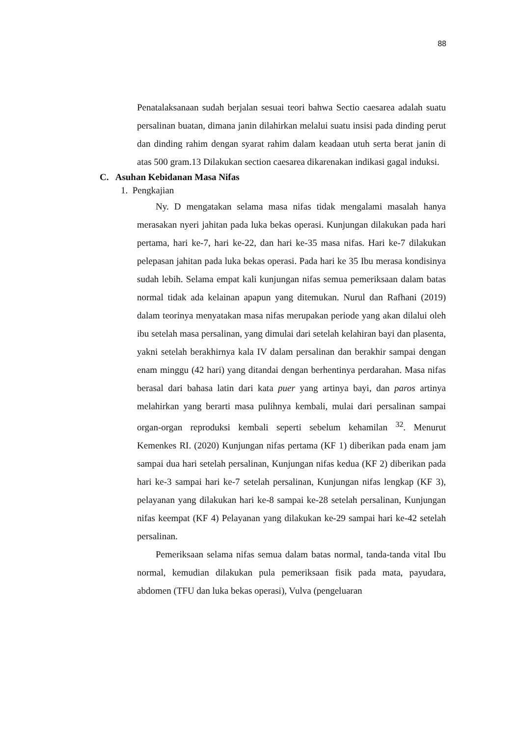88
Penatalaksanaan sudah berjalan sesuai teori bahwa Sectio caesarea adalah suatu persalinan buatan, dimana janin dilahirkan melalui suatu insisi pada dinding perut dan dinding rahim dengan syarat rahim dalam keadaan utuh serta berat janin di atas 500 gram.13 Dilakukan section caesarea dikarenakan indikasi gagal induksi.
C. Asuhan Kebidanan Masa Nifas
1. Pengkajian
Ny. D mengatakan selama masa nifas tidak mengalami masalah hanya merasakan nyeri jahitan pada luka bekas operasi. Kunjungan dilakukan pada hari pertama, hari ke-7, hari ke-22, dan hari ke-35 masa nifas. Hari ke-7 dilakukan pelepasan jahitan pada luka bekas operasi. Pada hari ke 35 Ibu merasa kondisinya sudah lebih. Selama empat kali kunjungan nifas semua pemeriksaan dalam batas normal tidak ada kelainan apapun yang ditemukan. Nurul dan Rafhani (2019) dalam teorinya menyatakan masa nifas merupakan periode yang akan dilalui oleh ibu setelah masa persalinan, yang dimulai dari setelah kelahiran bayi dan plasenta, yakni setelah berakhirnya kala IV dalam persalinan dan berakhir sampai dengan enam minggu (42 hari) yang ditandai dengan berhentinya perdarahan. Masa nifas berasal dari bahasa latin dari kata puer yang artinya bayi, dan paros artinya melahirkan yang berarti masa pulihnya kembali, mulai dari persalinan sampai organ-organ reproduksi kembali seperti sebelum kehamilan <sup>32</sup>. Menurut Kemenkes RI. (2020) Kunjungan nifas pertama (KF 1) diberikan pada enam jam sampai dua hari setelah persalinan, Kunjungan nifas kedua (KF 2) diberikan pada hari ke-3 sampai hari ke-7 setelah persalinan, Kunjungan nifas lengkap (KF 3), pelayanan yang dilakukan hari ke-8 sampai ke-28 setelah persalinan, Kunjungan nifas keempat (KF 4) Pelayanan yang dilakukan ke-29 sampai hari ke-42 setelah persalinan.
Pemeriksaan selama nifas semua dalam batas normal, tanda-tanda vital Ibu normal, kemudian dilakukan pula pemeriksaan fisik pada mata, payudara, abdomen (TFU dan luka bekas operasi), Vulva (pengeluaran